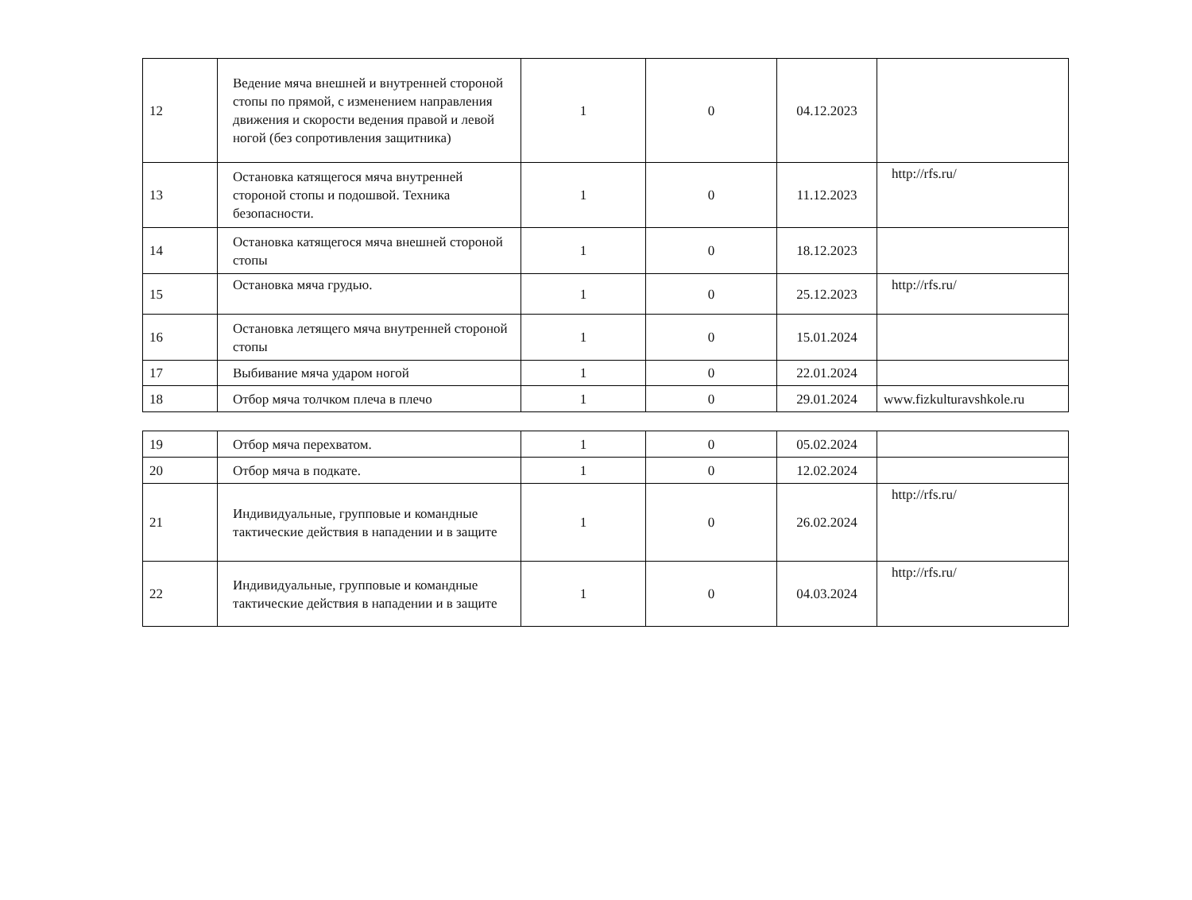| 12 | Ведение мяча внешней и внутренней стороной стопы по прямой, с изменением направления движения и скорости ведения правой и левой ногой (без сопротивления защитника) | 1 | 0 | 04.12.2023 | |
| 13 | Остановка катящегося мяча внутренней стороной стопы и подошвой. Техника безопасности. | 1 | 0 | 11.12.2023 | http://rfs.ru/ |
| 14 | Остановка катящегося мяча внешней стороной стопы | 1 | 0 | 18.12.2023 | |
| 15 | Остановка мяча грудью. | 1 | 0 | 25.12.2023 | http://rfs.ru/ |
| 16 | Остановка летящего мяча внутренней стороной стопы | 1 | 0 | 15.01.2024 | |
| 17 | Выбивание мяча ударом ногой | 1 | 0 | 22.01.2024 | |
| 18 | Отбор мяча толчком плеча в плечо | 1 | 0 | 29.01.2024 | www.fizkulturavshkole.ru |
| 19 | Отбор мяча перехватом. | 1 | 0 | 05.02.2024 | |
| 20 | Отбор мяча в подкате. | 1 | 0 | 12.02.2024 | |
| 21 | Индивидуальные, групповые и командные тактические действия в нападении и в защите | 1 | 0 | 26.02.2024 | http://rfs.ru/ |
| 22 | Индивидуальные, групповые и командные тактические действия в нападении и в защите | 1 | 0 | 04.03.2024 | http://rfs.ru/ |